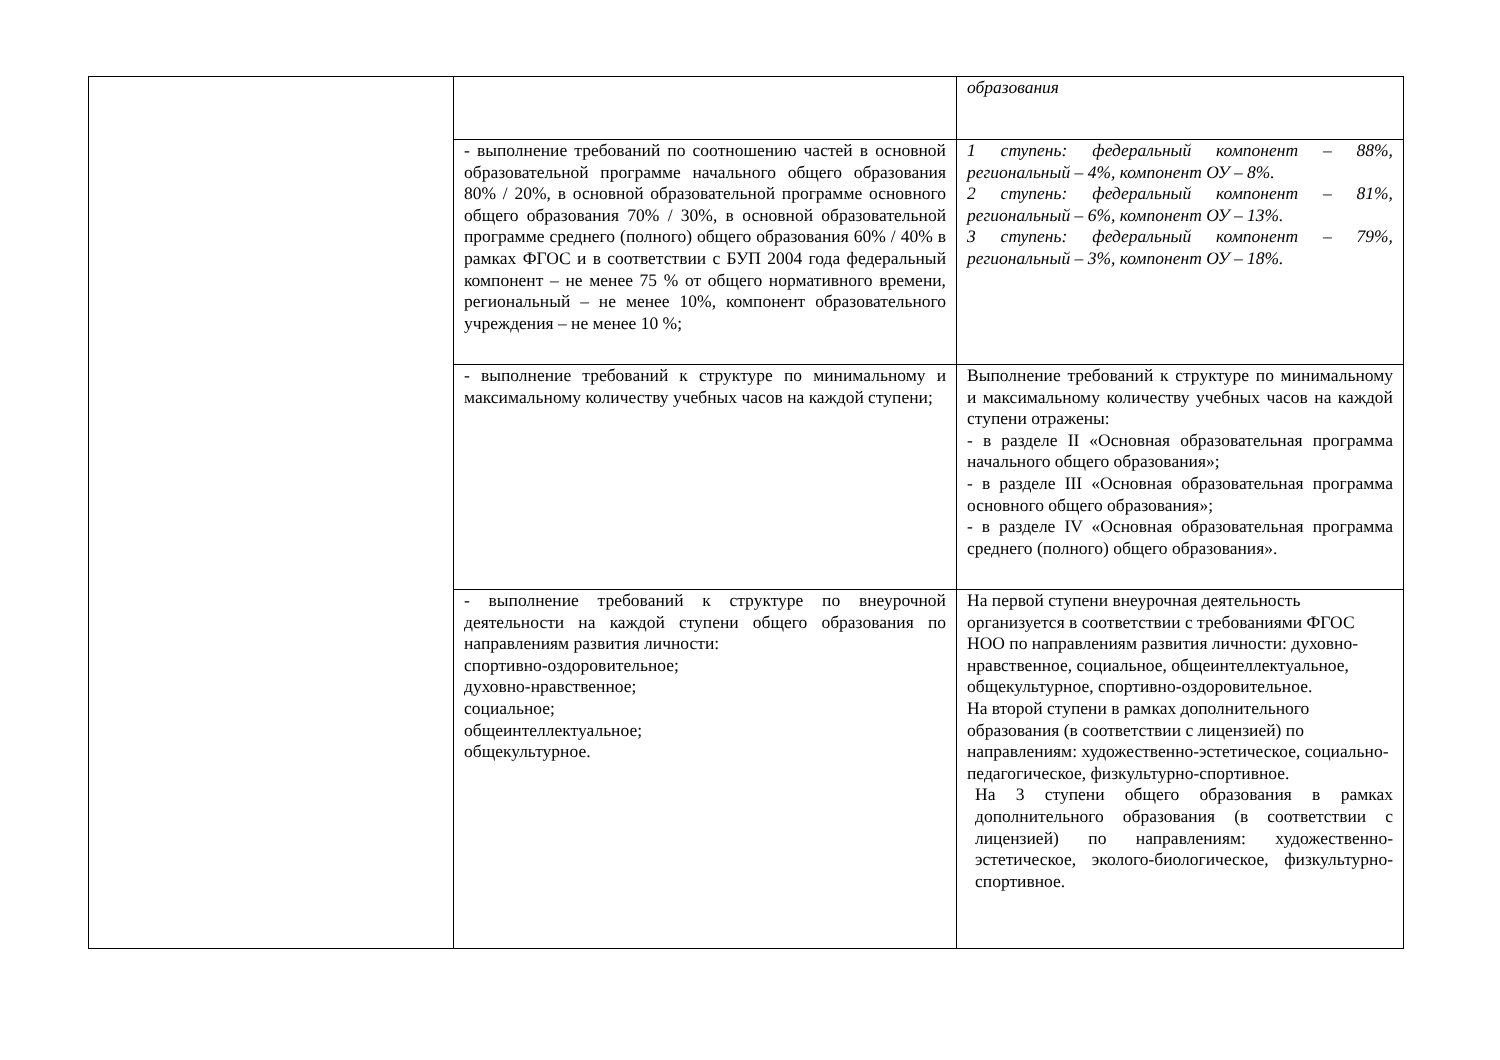| | | образования |
| | - выполнение требований по соотношению частей в основной образовательной программе начального общего образования 80% / 20%, в основной образовательной программе основного общего образования 70% / 30%, в основной образовательной программе среднего (полного) общего образования 60% / 40% в рамках ФГОС и в соответствии с БУП 2004 года федеральный компонент – не менее 75 % от общего нормативного времени, региональный – не менее 10%, компонент образовательного учреждения – не менее 10 %; | 1 ступень: федеральный компонент – 88%, региональный – 4%, компонент ОУ – 8%. 2 ступень: федеральный компонент – 81%, региональный – 6%, компонент ОУ – 13%. 3 ступень: федеральный компонент – 79%, региональный – 3%, компонент ОУ – 18%. |
| | - выполнение требований к структуре по минимальному и максимальному количеству учебных часов на каждой ступени; | Выполнение требований к структуре по минимальному и максимальному количеству учебных часов на каждой ступени отражены: - в разделе II «Основная образовательная программа начального общего образования»; - в разделе III «Основная образовательная программа основного общего образования»; - в разделе IV «Основная образовательная программа среднего (полного) общего образования». |
| | - выполнение требований к структуре по внеурочной деятельности на каждой ступени общего образования по направлениям развития личности: спортивно-оздоровительное; духовно-нравственное; социальное; общеинтеллектуальное; общекультурное. | На первой ступени внеурочная деятельность организуется в соответствии с требованиями ФГОС НОО по направлениям развития личности: духовно-нравственное, социальное, общеинтеллектуальное, общекультурное, спортивно-оздоровительное. На второй ступени в рамках дополнительного образования (в соответствии с лицензией) по направлениям: художественно-эстетическое, социально-педагогическое, физкультурно-спортивное. На 3 ступени общего образования в рамках дополнительного образования (в соответствии с лицензией) по направлениям: художественно-эстетическое, эколого-биологическое, физкультурно-спортивное. |